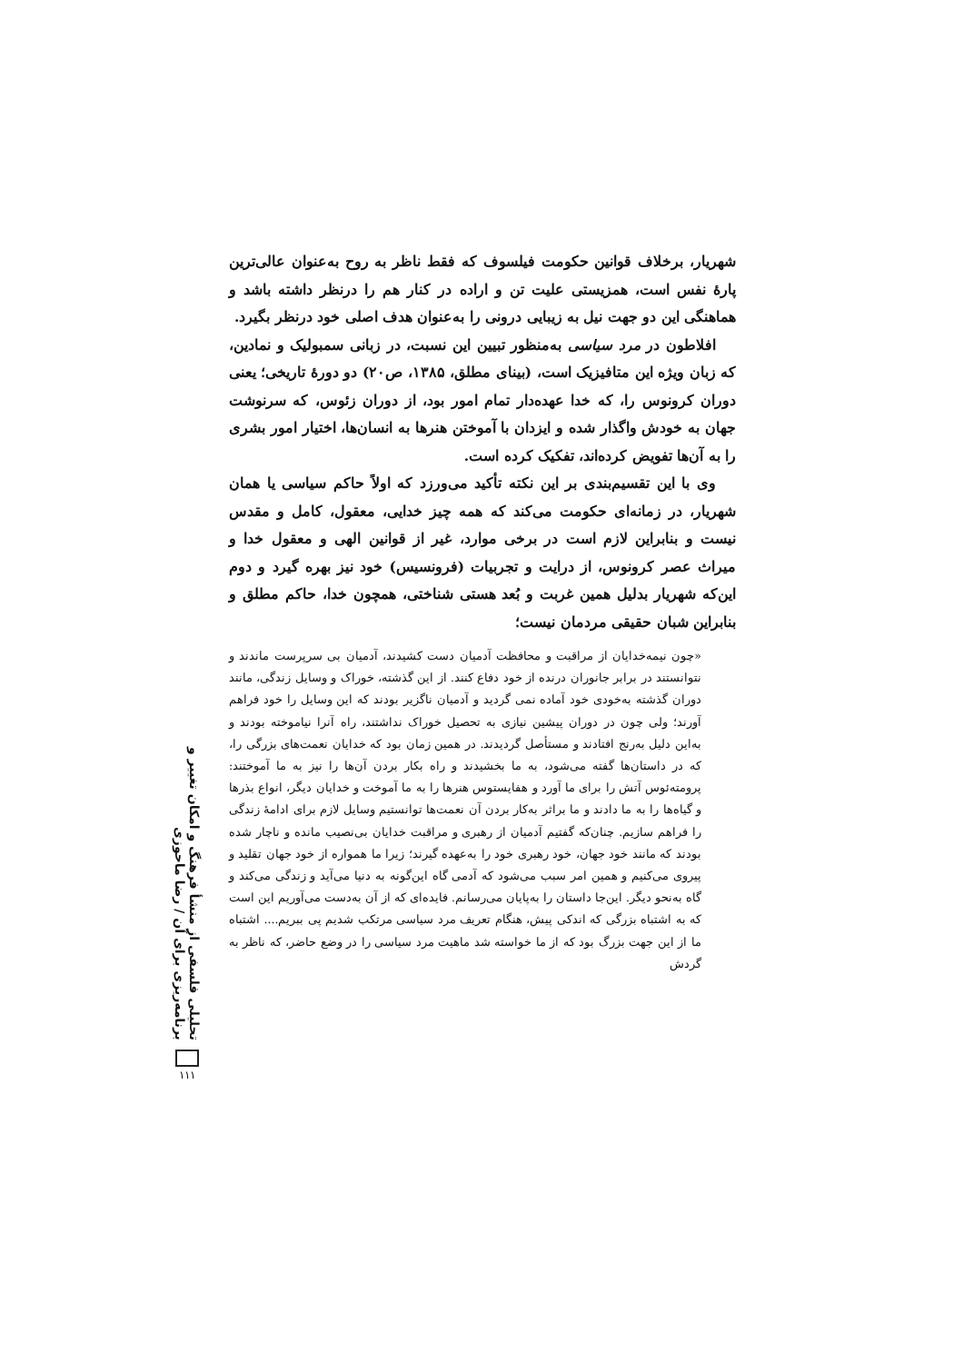شهریار، برخلاف قوانین حکومت فیلسوف که فقط ناظر به روح به‌عنوان عالی‌ترین پارهٔ نفس است، همزیستی علیت تن و اراده در کنار هم را درنظر داشته باشد و هماهنگی این دو جهت نیل به زیبایی درونی را به‌عنوان هدف اصلی خود درنظر بگیرد.
افلاطون در مرد سیاسی به‌منظور تبیین این نسبت، در زبانی سمبولیک و نمادین، که زبان ویژه این متافیزیک است، (بینای مطلق، ۱۳۸۵، ص۲۰) دو دورهٔ تاریخی؛ یعنی دوران کرونوس را، که خدا عهده‌دار تمام امور بود، از دوران زئوس، که سرنوشت جهان به خودش واگذار شده و ایزدان با آموختن هنرها به انسان‌ها، اختیار امور بشری را به آن‌ها تفویض کرده‌اند، تفکیک کرده است.
وی با این تقسیم‌بندی بر این نکته تأکید می‌ورزد که اولاً حاکم سیاسی یا همان شهریار، در زمانه‌ای حکومت می‌کند که همه چیز خدایی، معقول، کامل و مقدس نیست و بنابراین لازم است در برخی موارد، غیر از قوانین الهی و معقول خدا و میراث عصر کرونوس، از درایت و تجربیات (فرونسیس) خود نیز بهره گیرد و دوم این‌که شهریار بدلیل همین غربت و بُعد هستی شناختی، همچون خدا، حاکم مطلق و بنابراین شبان حقیقی مردمان نیست؛
«چون نیمه‌خدایان از مراقبت و محافظت آدمیان دست کشیدند، آدمیان بی سرپرست ماندند و نتوانستند در برابر جانوران درنده از خود دفاع کنند. از این گذشته، خوراک و وسایل زندگی، مانند دوران گذشته به‌خودی خود آماده نمی گردید و آدمیان ناگزیر بودند که این وسایل را خود فراهم آورند؛ ولی چون در دوران پیشین نیازی به تحصیل خوراک نداشتند، راه آنرا نیاموخته بودند و به‌این دلیل به‌رنج افتادند و مستأصل گردیدند. در همین زمان بود که خدایان نعمت‌های بزرگی را، که در داستان‌ها گفته می‌شود، به ما بخشیدند و راه بکار بردن آن‌ها را نیز به ما آموختند: پرومته‌ئوس آتش را برای ما آورد و هفایستوس هنرها را به ما آموخت و خدایان دیگر، انواع بذرها و گیاه‌ها را به ما دادند و ما براثر به‌کار بردن آن نعمت‌ها توانستیم وسایل لازم برای ادامهٔ زندگی را فراهم سازیم. چنان‌که گفتیم آدمیان از رهبری و مراقبت خدایان بی‌نصیب مانده و ناچار شده بودند که مانند خود جهان، خود رهبری خود را به‌عهده گیرند؛ زیرا ما همواره از خود جهان تقلید و پیروی می‌کنیم و همین امر سبب می‌شود که آدمی گاه این‌گونه به دنیا می‌آید و زندگی می‌کند و گاه به‌نحو دیگر. این‌جا داستان را به‌پایان می‌رسانم. فایده‌ای که از آن به‌دست می‌آوریم این است که به اشتباه بزرگی که اندکی پیش، هنگام تعریف مرد سیاسی مرتکب شدیم پی ببریم.... اشتباه ما از این جهت بزرگ بود که از ما خواسته شد ماهیت مرد سیاسی را در وضع حاضر، که ناظر به گردش
تحلیلی فلسفی از منشأ فرهنگ و امکان تغییر و برنامه‌ریزی برای آن / رضا ماحوزی
۱۱۱